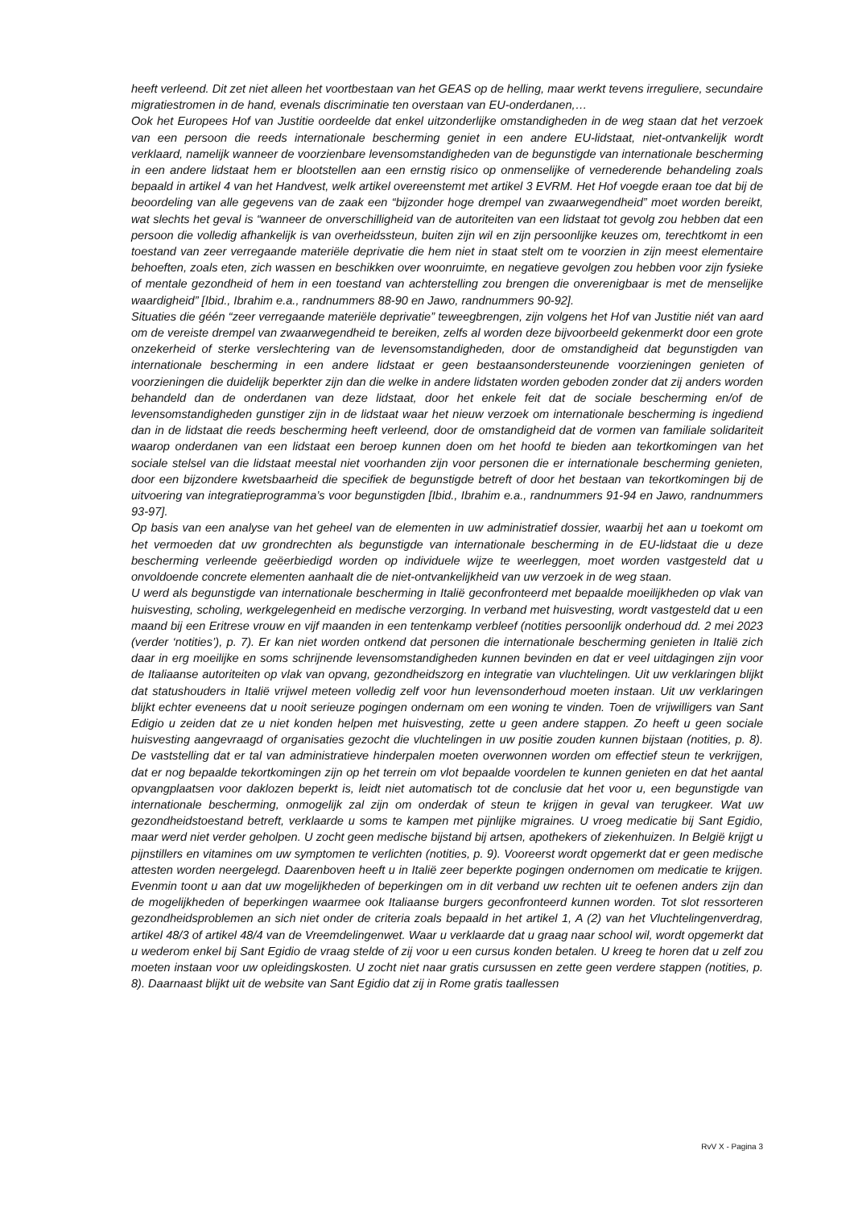heeft verleend. Dit zet niet alleen het voortbestaan van het GEAS op de helling, maar werkt tevens irreguliere, secundaire migratiestromen in de hand, evenals discriminatie ten overstaan van EU-onderdanen,…
Ook het Europees Hof van Justitie oordeelde dat enkel uitzonderlijke omstandigheden in de weg staan dat het verzoek van een persoon die reeds internationale bescherming geniet in een andere EU-lidstaat, niet-ontvankelijk wordt verklaard, namelijk wanneer de voorzienbare levensomstandigheden van de begunstigde van internationale bescherming in een andere lidstaat hem er blootstellen aan een ernstig risico op onmenselijke of vernederende behandeling zoals bepaald in artikel 4 van het Handvest, welk artikel overeenstemt met artikel 3 EVRM. Het Hof voegde eraan toe dat bij de beoordeling van alle gegevens van de zaak een “bijzonder hoge drempel van zwaarwegendheid” moet worden bereikt, wat slechts het geval is “wanneer de onverschilligheid van de autoriteiten van een lidstaat tot gevolg zou hebben dat een persoon die volledig afhankelijk is van overheidssteun, buiten zijn wil en zijn persoonlijke keuzes om, terechtkomt in een toestand van zeer verregaande materiële deprivatie die hem niet in staat stelt om te voorzien in zijn meest elementaire behoeften, zoals eten, zich wassen en beschikken over woonruimte, en negatieve gevolgen zou hebben voor zijn fysieke of mentale gezondheid of hem in een toestand van achterstelling zou brengen die onverenigbaar is met de menselijke waardigheid” [Ibid., Ibrahim e.a., randnummers 88-90 en Jawo, randnummers 90-92].
Situaties die géén “zeer verregaande materiële deprivatie” teweegbrengen, zijn volgens het Hof van Justitie niét van aard om de vereiste drempel van zwaarwegendheid te bereiken, zelfs al worden deze bijvoorbeeld gekenmerkt door een grote onzekerheid of sterke verslechtering van de levensomstandigheden, door de omstandigheid dat begunstigden van internationale bescherming in een andere lidstaat er geen bestaansondersteunende voorzieningen genieten of voorzieningen die duidelijk beperkter zijn dan die welke in andere lidstaten worden geboden zonder dat zij anders worden behandeld dan de onderdanen van deze lidstaat, door het enkele feit dat de sociale bescherming en/of de levensomstandigheden gunstiger zijn in de lidstaat waar het nieuw verzoek om internationale bescherming is ingediend dan in de lidstaat die reeds bescherming heeft verleend, door de omstandigheid dat de vormen van familiale solidariteit waarop onderdanen van een lidstaat een beroep kunnen doen om het hoofd te bieden aan tekortkomingen van het sociale stelsel van die lidstaat meestal niet voorhanden zijn voor personen die er internationale bescherming genieten, door een bijzondere kwetsbaarheid die specifiek de begunstigde betreft of door het bestaan van tekortkomingen bij de uitvoering van integratieprogramma’s voor begunstigden [Ibid., Ibrahim e.a., randnummers 91-94 en Jawo, randnummers 93-97].
Op basis van een analyse van het geheel van de elementen in uw administratief dossier, waarbij het aan u toekomt om het vermoeden dat uw grondrechten als begunstigde van internationale bescherming in de EU-lidstaat die u deze bescherming verleende geëerbiedigd worden op individuele wijze te weerleggen, moet worden vastgesteld dat u onvoldoende concrete elementen aanhaalt die de niet-ontvankelijkheid van uw verzoek in de weg staan.
U werd als begunstigde van internationale bescherming in Italië geconfronteerd met bepaalde moeilijkheden op vlak van huisvesting, scholing, werkgelegenheid en medische verzorging. In verband met huisvesting, wordt vastgesteld dat u een maand bij een Eritrese vrouw en vijf maanden in een tentenkamp verbleef (notities persoonlijk onderhoud dd. 2 mei 2023 (verder ‘notities’), p. 7). Er kan niet worden ontkend dat personen die internationale bescherming genieten in Italië zich daar in erg moeilijke en soms schrijnende levensomstandigheden kunnen bevinden en dat er veel uitdagingen zijn voor de Italiaanse autoriteiten op vlak van opvang, gezondheidszorg en integratie van vluchtelingen. Uit uw verklaringen blijkt dat statushouders in Italië vrijwel meteen volledig zelf voor hun levensonderhoud moeten instaan. Uit uw verklaringen blijkt echter eveneens dat u nooit serieuze pogingen ondernam om een woning te vinden. Toen de vrijwilligers van Sant Edigio u zeiden dat ze u niet konden helpen met huisvesting, zette u geen andere stappen. Zo heeft u geen sociale huisvesting aangevraagd of organisaties gezocht die vluchtelingen in uw positie zouden kunnen bijstaan (notities, p. 8). De vaststelling dat er tal van administratieve hinderpalen moeten overwonnen worden om effectief steun te verkrijgen, dat er nog bepaalde tekortkomingen zijn op het terrein om vlot bepaalde voordelen te kunnen genieten en dat het aantal opvangplaatsen voor daklozen beperkt is, leidt niet automatisch tot de conclusie dat het voor u, een begunstigde van internationale bescherming, onmogelijk zal zijn om onderdak of steun te krijgen in geval van terugkeer. Wat uw gezondheidstoestand betreft, verklaarde u soms te kampen met pijnlijke migraines. U vroeg medicatie bij Sant Egidio, maar werd niet verder geholpen. U zocht geen medische bijstand bij artsen, apothekers of ziekenhuizen. In België krijgt u pijnstillers en vitamines om uw symptomen te verlichten (notities, p. 9). Vooreerst wordt opgemerkt dat er geen medische attesten worden neergelegd. Daarenboven heeft u in Italië zeer beperkte pogingen ondernomen om medicatie te krijgen. Evenmin toont u aan dat uw mogelijkheden of beperkingen om in dit verband uw rechten uit te oefenen anders zijn dan de mogelijkheden of beperkingen waarmee ook Italiaanse burgers geconfronteerd kunnen worden. Tot slot ressorteren gezondheidsproblemen an sich niet onder de criteria zoals bepaald in het artikel 1, A (2) van het Vluchtelingenverdrag, artikel 48/3 of artikel 48/4 van de Vreemdelingenwet. Waar u verklaarde dat u graag naar school wil, wordt opgemerkt dat u wederom enkel bij Sant Egidio de vraag stelde of zij voor u een cursus konden betalen. U kreeg te horen dat u zelf zou moeten instaan voor uw opleidingskosten. U zocht niet naar gratis cursussen en zette geen verdere stappen (notities, p. 8). Daarnaast blijkt uit de website van Sant Egidio dat zij in Rome gratis taallessen
RvV X - Pagina 3